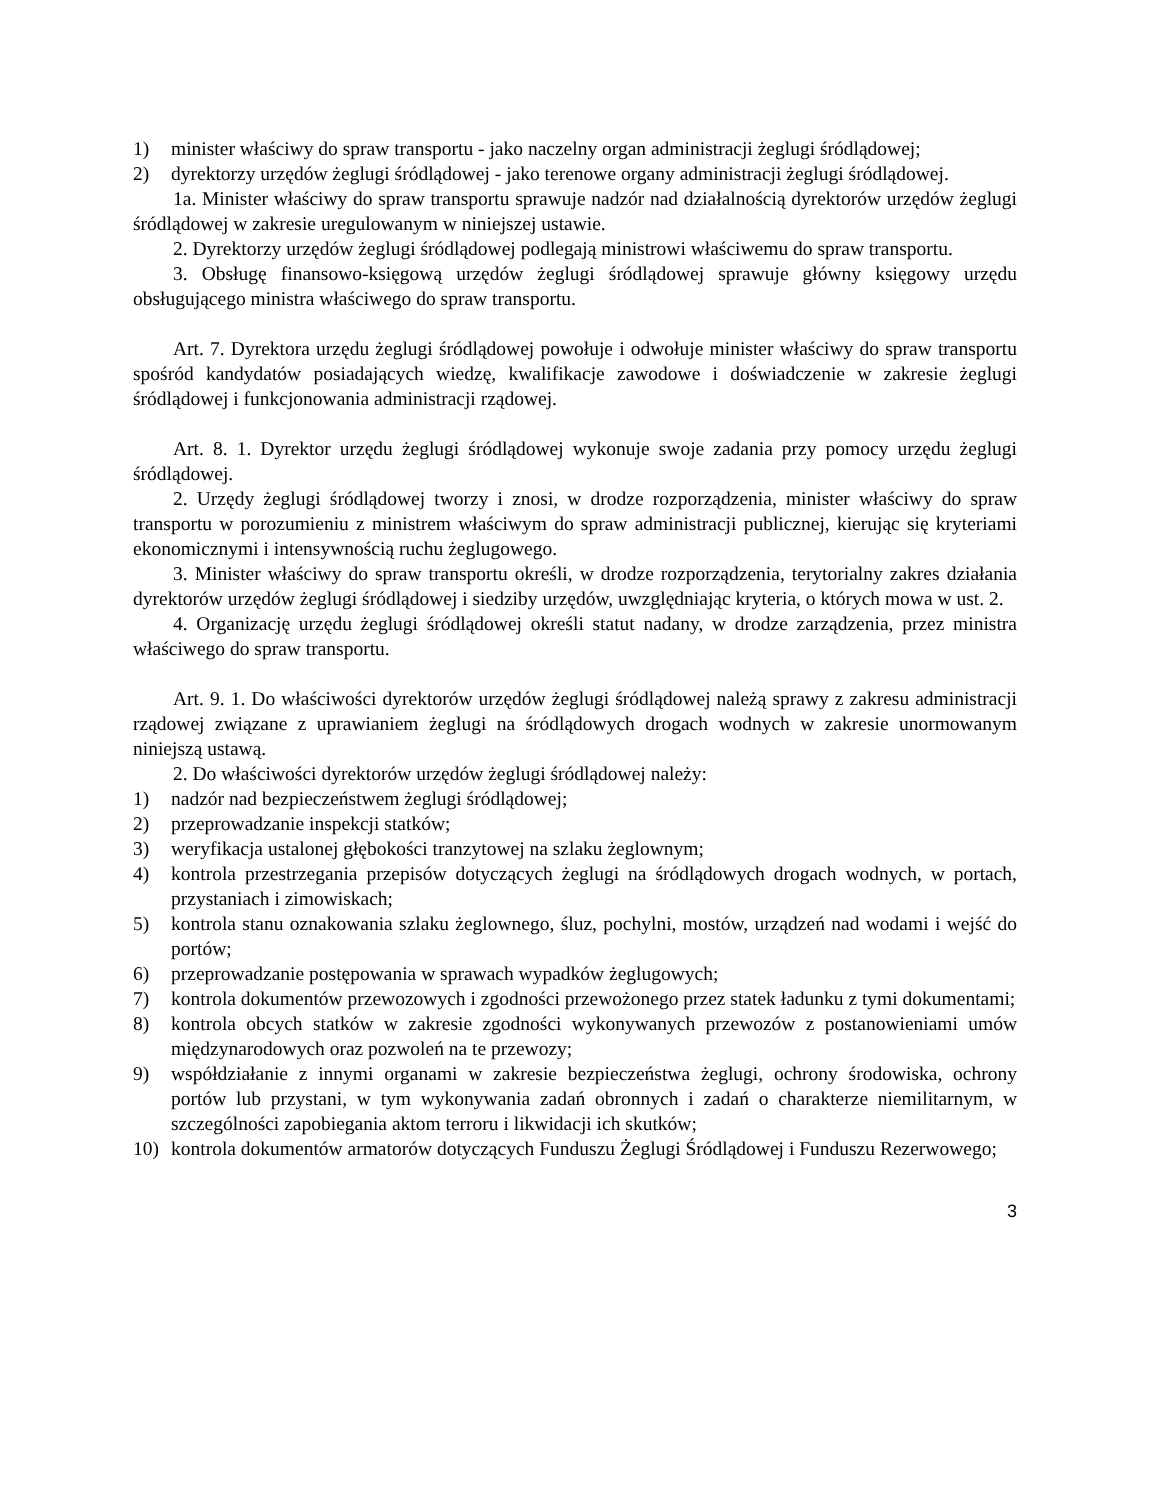1) minister właściwy do spraw transportu - jako naczelny organ administracji żeglugi śródlądowej;
2) dyrektorzy urzędów żeglugi śródlądowej - jako terenowe organy administracji żeglugi śródlądowej.
1a. Minister właściwy do spraw transportu sprawuje nadzór nad działalnością dyrektorów urzędów żeglugi śródlądowej w zakresie uregulowanym w niniejszej ustawie.
2. Dyrektorzy urzędów żeglugi śródlądowej podlegają ministrowi właściwemu do spraw transportu.
3. Obsługę finansowo-księgową urzędów żeglugi śródlądowej sprawuje główny księgowy urzędu obsługującego ministra właściwego do spraw transportu.
Art. 7. Dyrektora urzędu żeglugi śródlądowej powołuje i odwołuje minister właściwy do spraw transportu spośród kandydatów posiadających wiedzę, kwalifikacje zawodowe i doświadczenie w zakresie żeglugi śródlądowej i funkcjonowania administracji rządowej.
Art. 8. 1. Dyrektor urzędu żeglugi śródlądowej wykonuje swoje zadania przy pomocy urzędu żeglugi śródlądowej.
2. Urzędy żeglugi śródlądowej tworzy i znosi, w drodze rozporządzenia, minister właściwy do spraw transportu w porozumieniu z ministrem właściwym do spraw administracji publicznej, kierując się kryteriami ekonomicznymi i intensywnością ruchu żeglugowego.
3. Minister właściwy do spraw transportu określi, w drodze rozporządzenia, terytorialny zakres działania dyrektorów urzędów żeglugi śródlądowej i siedziby urzędów, uwzględniając kryteria, o których mowa w ust. 2.
4. Organizację urzędu żeglugi śródlądowej określi statut nadany, w drodze zarządzenia, przez ministra właściwego do spraw transportu.
Art. 9. 1. Do właściwości dyrektorów urzędów żeglugi śródlądowej należą sprawy z zakresu administracji rządowej związane z uprawianiem żeglugi na śródlądowych drogach wodnych w zakresie unormowanym niniejszą ustawą.
2. Do właściwości dyrektorów urzędów żeglugi śródlądowej należy:
1) nadzór nad bezpieczeństwem żeglugi śródlądowej;
2) przeprowadzanie inspekcji statków;
3) weryfikacja ustalonej głębokości tranzytowej na szlaku żeglownym;
4) kontrola przestrzegania przepisów dotyczących żeglugi na śródlądowych drogach wodnych, w portach, przystaniach i zimowiskach;
5) kontrola stanu oznakowania szlaku żeglownego, śluz, pochylni, mostów, urządzeń nad wodami i wejść do portów;
6) przeprowadzanie postępowania w sprawach wypadków żeglugowych;
7) kontrola dokumentów przewozowych i zgodności przewożonego przez statek ładunku z tymi dokumentami;
8) kontrola obcych statków w zakresie zgodności wykonywanych przewozów z postanowieniami umów międzynarodowych oraz pozwoleń na te przewozy;
9) współdziałanie z innymi organami w zakresie bezpieczeństwa żeglugi, ochrony środowiska, ochrony portów lub przystani, w tym wykonywania zadań obronnych i zadań o charakterze niemilitarnym, w szczególności zapobiegania aktom terroru i likwidacji ich skutków;
10) kontrola dokumentów armatorów dotyczących Funduszu Żeglugi Śródlądowej i Funduszu Rezerwowego;
3